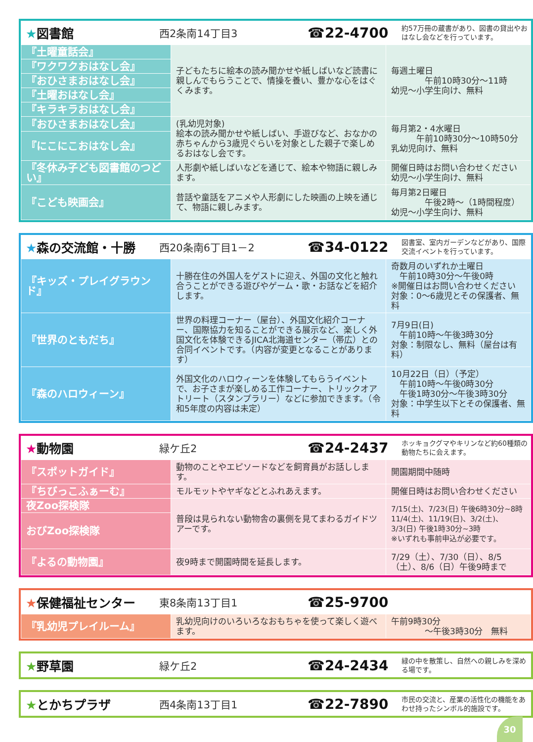★図書館
西2条南14丁目3
☎22-4700
約57万冊の蔵書があり、図書の貸出やおはなし会などを行っています。
| 『土曜童話会』 | 子どもたちに絵本の読み聞かせや紙しばいなど読書に親しんでもらうことで、情操を養い、豊かな心をはぐくみます。 | 毎週土曜日 午前10時30分～11時 幼児～小学生向け、無料 |
| 『ワクワクおはなし会』 | | |
| 『おひさまおはなし会』 | | |
| 『土曜おはなし会』 | | |
| 『キラキラおはなし会』 | | |
| 『おひさまおはなし会』 | (乳幼児対象) 絵本の読み聞かせや紙しばい、手遊びなど、おなかの赤ちゃんから3歳児ぐらいを対象とした親子で楽しめるおはなし会です。 | 毎月第2・4水曜日 午前10時30分～10時50分 乳幼児向け、無料 |
| 『にこにこおはなし会』 | | |
| 『冬休み子ども図書館のつどい』 | 人形劇や紙しばいなどを通じて、絵本や物語に親しみます。 | 開催日時はお問い合わせください 幼児～小学生向け、無料 |
| 『こども映画会』 | 昔話や童話をアニメや人形劇にした映画の上映を通じて、物語に親しみます。 | 毎月第2日曜日 午後2時～（1時間程度） 幼児～小学生向け、無料 |
★森の交流館・十勝
西20条南6丁目1－2
☎34-0122
図書室、室内ガーデンなどがあり、国際交流イベントを行っています。
| 『キッズ・プレイグラウンド』 | 十勝在住の外国人をゲストに迎え、外国の文化と触れ合うことができる遊びやゲーム・歌・お話などを紹介します。 | 奇数月のいずれか土曜日 午前10時30分～午後0時 ※開催日はお問い合わせください 対象：0～6歳児とその保護者、無料 |
| 『世界のともだち』 | 世界の料理コーナー（屋台）、外国文化紹介コーナー、国際協力を知ることができる展示など、楽しく外国文化を体験できるJICA北海道センター（帯広）との合同イベントです。（内容が変更となることがあります） | 7月9日(日) 午前10時～午後3時30分 対象：制限なし、無料（屋台は有料） |
| 『森のハロウィーン』 | 外国文化のハロウィーンを体験してもらうイベントで、お子さまが楽しめる工作コーナー、トリックオアトリート（スタンプラリー）などに参加できます。（令和5年度の内容は未定） | 10月22日（日）（予定） 午前10時～午後0時30分 午後1時30分～午後3時30分 対象：中学生以下とその保護者、無料 |
★動物園
緑ケ丘2
☎24-2437
ホッキョクグマやキリンなど約60種類の動物たちに会えます。
| 『スポットガイド』 | 動物のことやエピソードなどを飼育員がお話しします。 | 開園期間中随時 |
| 『ちびっこふぁーむ』 | モルモットやヤギなどとふれあえます。 | 開催日時はお問い合わせください |
| 夜Zoo探検隊 | 普段は見られない動物舎の裏側を見てまわるガイドツアーです。 | 7/15(土)、7/23(日) 午後6時30分~8時 11/4(土)、11/19(日)、3/2(土)、3/3(日) 午後1時30分~3時 ※いずれも事前申込が必要です。 |
| おびZoo探検隊 | | |
| 『よるの動物園』 | 夜9時まで開園時間を延長します。 | 7/29（土）、7/30（日）、8/5（土）、8/6（日）午後9時まで |
★保健福祉センター
東8条南13丁目1
☎25-9700
| 『乳幼児プレイルーム』 | 乳幼児向けのいろいろなおもちゃを使って楽しく遊べます。 | 午前9時30分 ～午後3時30分 無料 |
★野草園
緑ケ丘2
☎24-2434
緑の中を散策し、自然への親しみを深める場です。
★とかちプラザ
西4条南13丁目1
☎22-7890
市民の交流と、産業の活性化の機能をあわせ持ったシンボル的施設です。
30